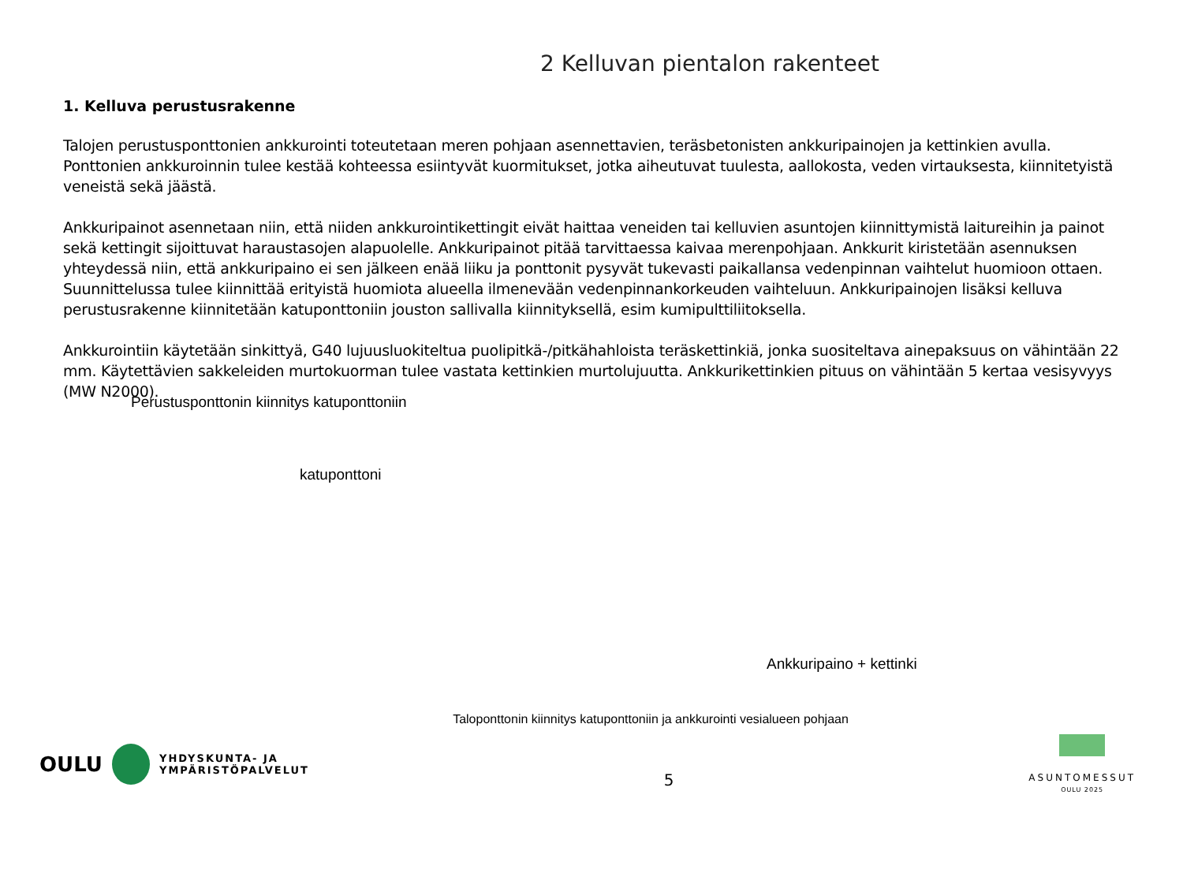2 Kelluvan pientalon rakenteet
1. Kelluva perustusrakenne
Talojen perustusponttonien ankkurointi toteutetaan meren pohjaan asennettavien, teräsbetonisten ankkuripainojen ja kettinkien avulla. Ponttonien ankkuroinnin tulee kestää kohteessa esiintyvät kuormitukset, jotka aiheutuvat tuulesta, aallokosta, veden virtauksesta, kiinnitetyistä veneistä sekä jäästä.
Ankkuripainot asennetaan niin, että niiden ankkurointikettingit eivät haittaa veneiden tai kelluvien asuntojen kiinnittymistä laitureihin ja painot sekä kettingit sijoittuvat haraustasojen alapuolelle. Ankkuripainot pitää tarvittaessa kaivaa merenpohjaan. Ankkurit kiristetään asennuksen yhteydessä niin, että ankkuripaino ei sen jälkeen enää liiku ja ponttonit pysyvät tukevasti paikallansa vedenpinnan vaihtelut huomioon ottaen. Suunnittelussa tulee kiinnittää erityistä huomiota alueella ilmenevään vedenpinnankorkeuden vaihteluun. Ankkuripainojen lisäksi kelluva perustusrakenne kiinnitetään katuponttoniin jouston sallivalla kiinnityksellä, esim kumipulttiliitoksella.
Ankkurointiin käytetään sinkittyä, G40 lujuusluokiteltua puolipitkä-/pitkähahloista teräskettinkiä, jonka suositeltava ainepaksuus on vähintään 22 mm. Käytettävien sakkeleiden murtokuorman tulee vastata kettinkien murtolujuutta. Ankkurikettinkien pituus on vähintään 5 kertaa vesisyvyys (MW N2000).
Perustusponttonin kiinnitys katuponttoniin
katuponttoni
Ankkuripaino + kettinki
Taloponttonin kiinnitys katuponttoniin ja ankkurointi vesialueen pohjaan
OULU YHDYSKUNTA- JA
YMPÄRISTÖPALVELUT
5
ASUNTOMESSUT
OULU 2025